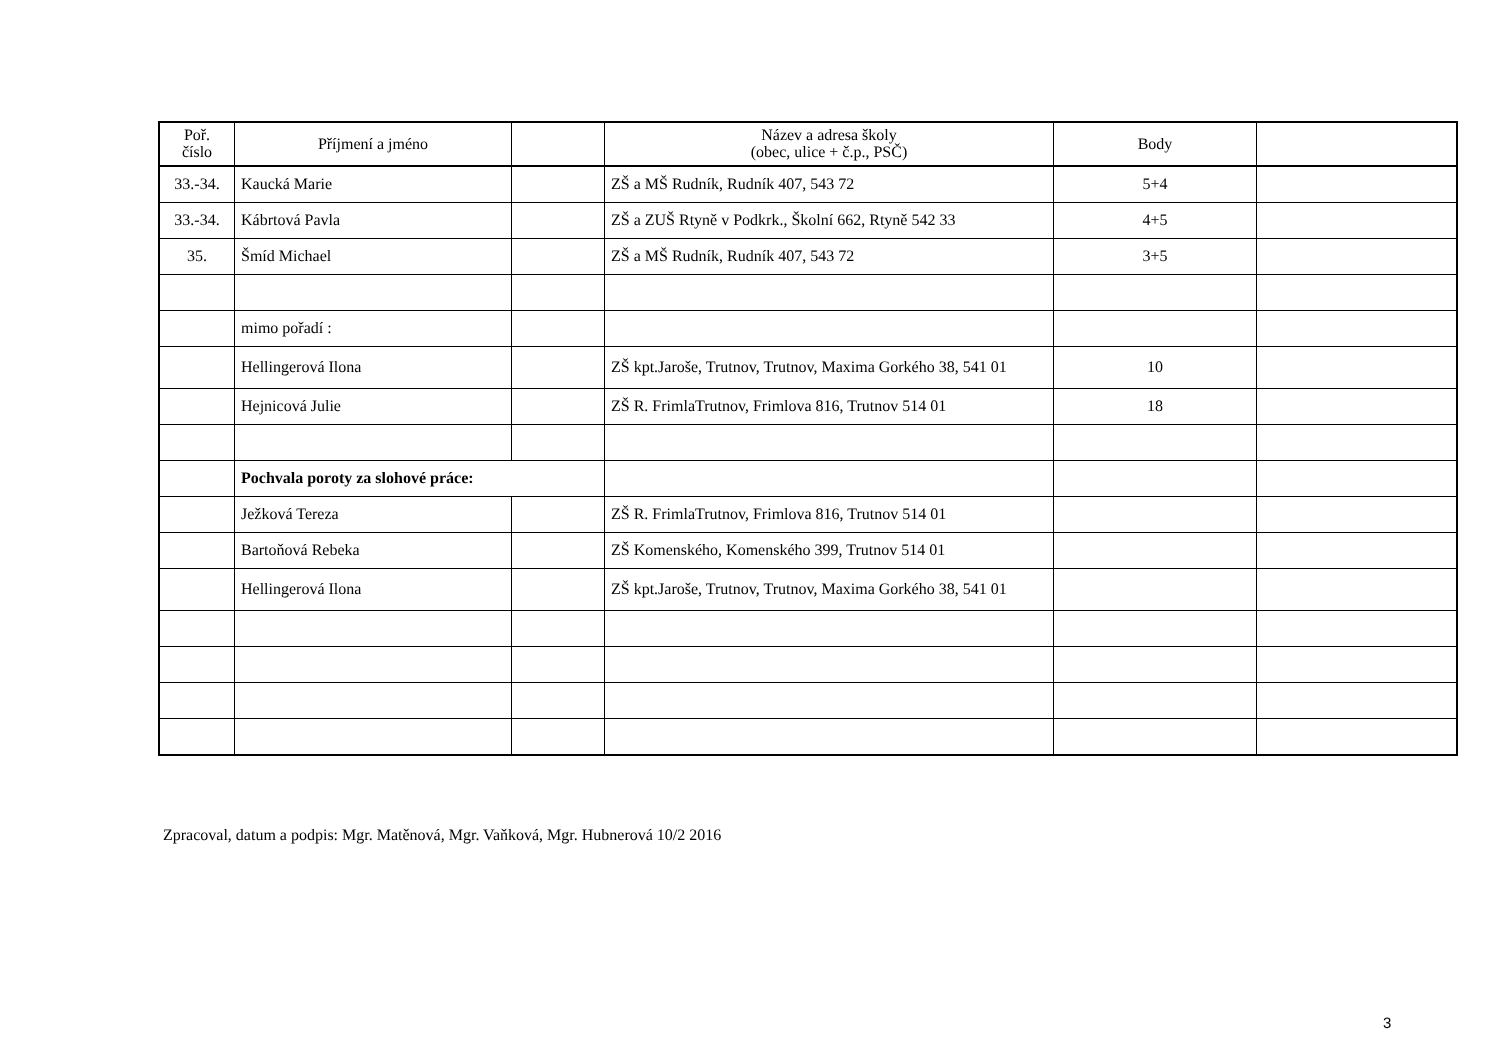| Poř. číslo | Příjmení a jméno | | Název a adresa školy (obec, ulice + č.p., PSČ) | Body | |
| --- | --- | --- | --- | --- | --- |
| 33.-34. | Kaucká Marie | | ZŠ a MŠ Rudník, Rudník 407, 543 72 | 5+4 | |
| 33.-34. | Kábrtová Pavla | | ZŠ a ZUŠ Rtyně v Podkrk., Školní 662, Rtyně 542 33 | 4+5 | |
| 35. | Šmíd Michael | | ZŠ a MŠ Rudník, Rudník 407, 543 72 | 3+5 | |
| | mimo pořadí : | | | | |
| | Hellingerová Ilona | | ZŠ kpt.Jaroše, Trutnov, Trutnov, Maxima Gorkého 38, 541 01 | 10 | |
| | Hejnicová Julie | | ZŠ R. FrimlaTrutnov, Frimlova 816, Trutnov 514 01 | 18 | |
| | Pochvala poroty za slohové práce: | | | | |
| | Ježková Tereza | | ZŠ R. FrimlaTrutnov, Frimlova 816, Trutnov 514 01 | | |
| | Bartoňová Rebeka | | ZŠ Komenského, Komenského 399, Trutnov 514 01 | | |
| | Hellingerová Ilona | | ZŠ kpt.Jaroše, Trutnov, Trutnov, Maxima Gorkého 38, 541 01 | | |
Zpracoval, datum a podpis: Mgr. Matěnová, Mgr. Vaňková, Mgr. Hubnerová 10/2 2016
3